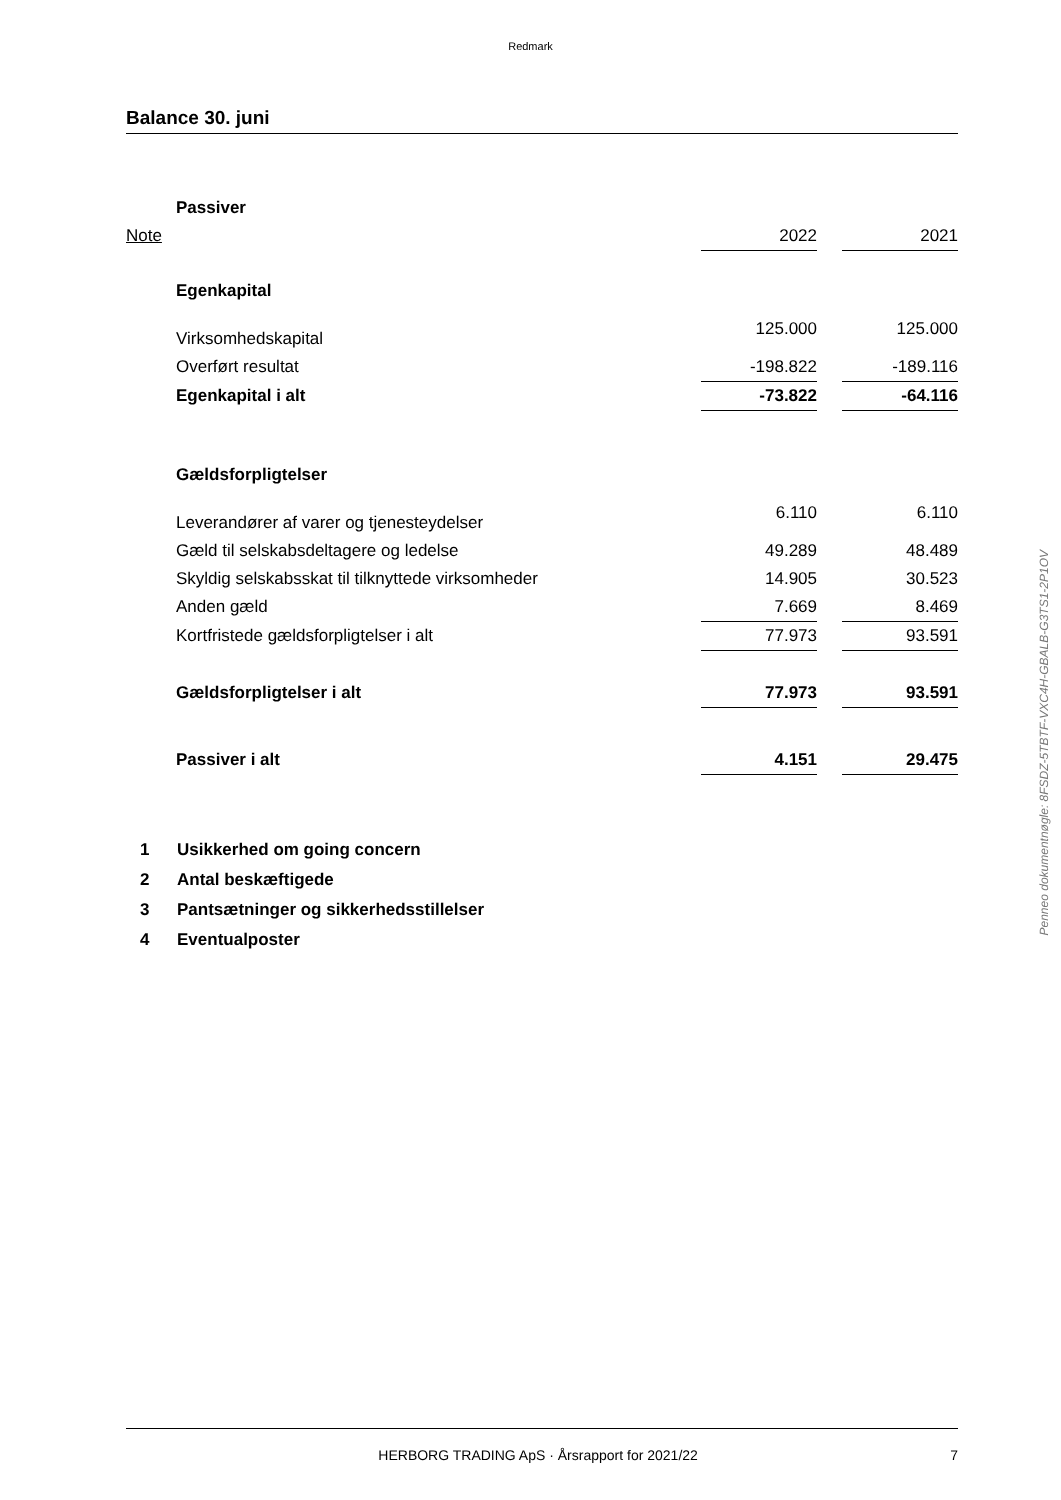Redmark
Balance 30. juni
| | Passiver | | | |
| Note | | 2022 | | 2021 |
| | Egenkapital | | | |
| | Virksomhedskapital | 125.000 | | 125.000 |
| | Overført resultat | -198.822 | | -189.116 |
| | Egenkapital i alt | -73.822 | | -64.116 |
| | Gældsforpligtelser | | | |
| | Leverandører af varer og tjenesteydelser | 6.110 | | 6.110 |
| | Gæld til selskabsdeltagere og ledelse | 49.289 | | 48.489 |
| | Skyldig selskabsskat til tilknyttede virksomheder | 14.905 | | 30.523 |
| | Anden gæld | 7.669 | | 8.469 |
| | Kortfristede gældsforpligtelser i alt | 77.973 | | 93.591 |
| | Gældsforpligtelser i alt | 77.973 | | 93.591 |
| | Passiver i alt | 4.151 | | 29.475 |
1 Usikkerhed om going concern
2 Antal beskæftigede
3 Pantsætninger og sikkerhedsstillelser
4 Eventualposter
Penneo dokumentnøgle: 8FSDZ-5TBTF-VXC4H-GBALB-G3TS1-2P1OV
HERBORG TRADING ApS · Årsrapport for 2021/22
7